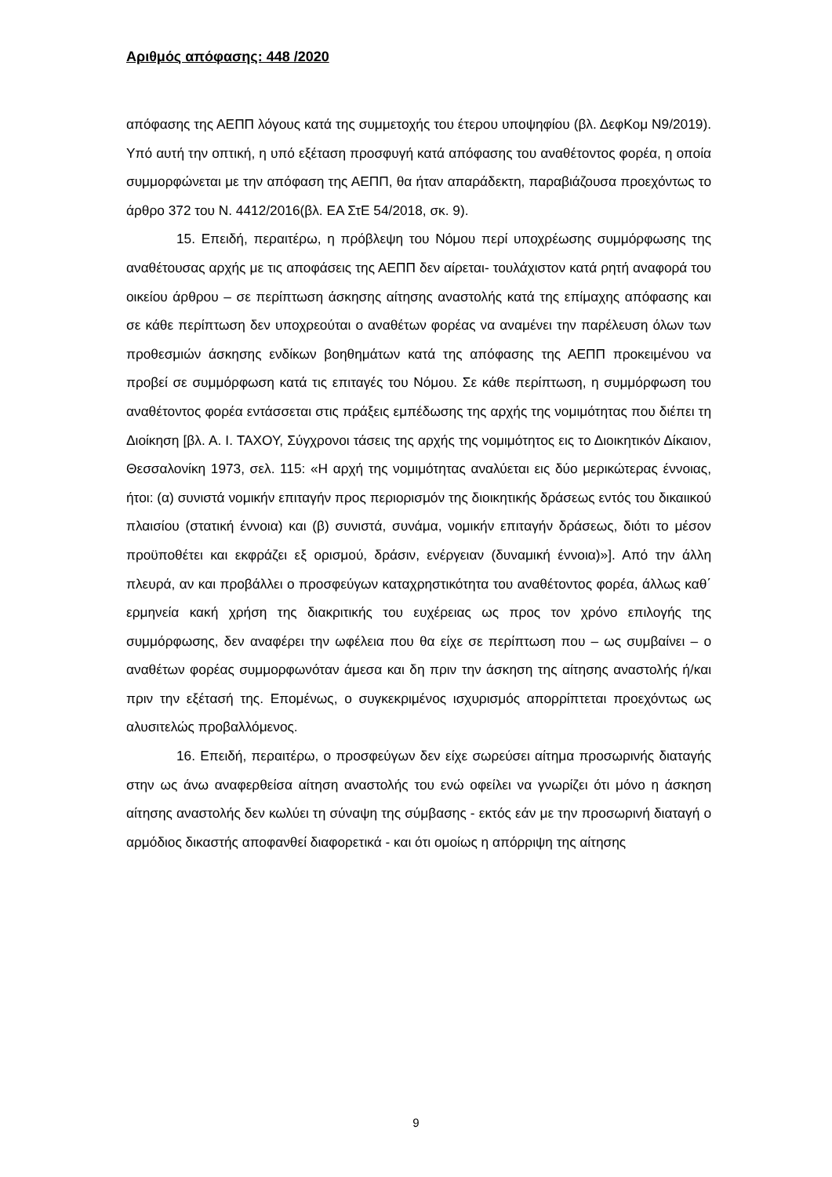Αριθμός απόφασης: 448 /2020
απόφασης της ΑΕΠΠ λόγους κατά της συμμετοχής του έτερου υποψηφίου (βλ. ΔεφΚομ Ν9/2019). Υπό αυτή την οπτική, η υπό εξέταση προσφυγή κατά απόφασης του αναθέτοντος φορέα, η οποία συμμορφώνεται με την απόφαση της ΑΕΠΠ, θα ήταν απαράδεκτη, παραβιάζουσα προεχόντως το άρθρο 372 του Ν. 4412/2016(βλ. ΕΑ ΣτΕ 54/2018, σκ. 9).
15. Επειδή, περαιτέρω, η πρόβλεψη του Νόμου περί υποχρέωσης συμμόρφωσης της αναθέτουσας αρχής με τις αποφάσεις της ΑΕΠΠ δεν αίρεται- τουλάχιστον κατά ρητή αναφορά του οικείου άρθρου – σε περίπτωση άσκησης αίτησης αναστολής κατά της επίμαχης απόφασης και σε κάθε περίπτωση δεν υποχρεούται ο αναθέτων φορέας να αναμένει την παρέλευση όλων των προθεσμιών άσκησης ενδίκων βοηθημάτων κατά της απόφασης της ΑΕΠΠ προκειμένου να προβεί σε συμμόρφωση κατά τις επιταγές του Νόμου. Σε κάθε περίπτωση, η συμμόρφωση του αναθέτοντος φορέα εντάσσεται στις πράξεις εμπέδωσης της αρχής της νομιμότητας που διέπει τη Διοίκηση [βλ. Α. Ι. ΤΑΧΟΥ, Σύγχρονοι τάσεις της αρχής της νομιμότητος εις το Διοικητικόν Δίκαιον, Θεσσαλονίκη 1973, σελ. 115: «Η αρχή της νομιμότητας αναλύεται εις δύο μερικώτερας έννοιας, ήτοι: (α) συνιστά νομικήν επιταγήν προς περιορισμόν της διοικητικής δράσεως εντός του δικαιικού πλαισίου (στατική έννοια) και (β) συνιστά, συνάμα, νομικήν επιταγήν δράσεως, διότι το μέσον προϋποθέτει και εκφράζει εξ ορισμού, δράσιν, ενέργειαν (δυναμική έννοια)»]. Από την άλλη πλευρά, αν και προβάλλει ο προσφεύγων καταχρηστικότητα του αναθέτοντος φορέα, άλλως καθ΄ ερμηνεία κακή χρήση της διακριτικής του ευχέρειας ως προς τον χρόνο επιλογής της συμμόρφωσης, δεν αναφέρει την ωφέλεια που θα είχε σε περίπτωση που – ως συμβαίνει – ο αναθέτων φορέας συμμορφωνόταν άμεσα και δη πριν την άσκηση της αίτησης αναστολής ή/και πριν την εξέτασή της. Επομένως, ο συγκεκριμένος ισχυρισμός απορρίπτεται προεχόντως ως αλυσιτελώς προβαλλόμενος.
16. Επειδή, περαιτέρω, ο προσφεύγων δεν είχε σωρεύσει αίτημα προσωρινής διαταγής στην ως άνω αναφερθείσα αίτηση αναστολής του ενώ οφείλει να γνωρίζει ότι μόνο η άσκηση αίτησης αναστολής δεν κωλύει τη σύναψη της σύμβασης - εκτός εάν με την προσωρινή διαταγή ο αρμόδιος δικαστής αποφανθεί διαφορετικά - και ότι ομοίως η απόρριψη της αίτησης
9